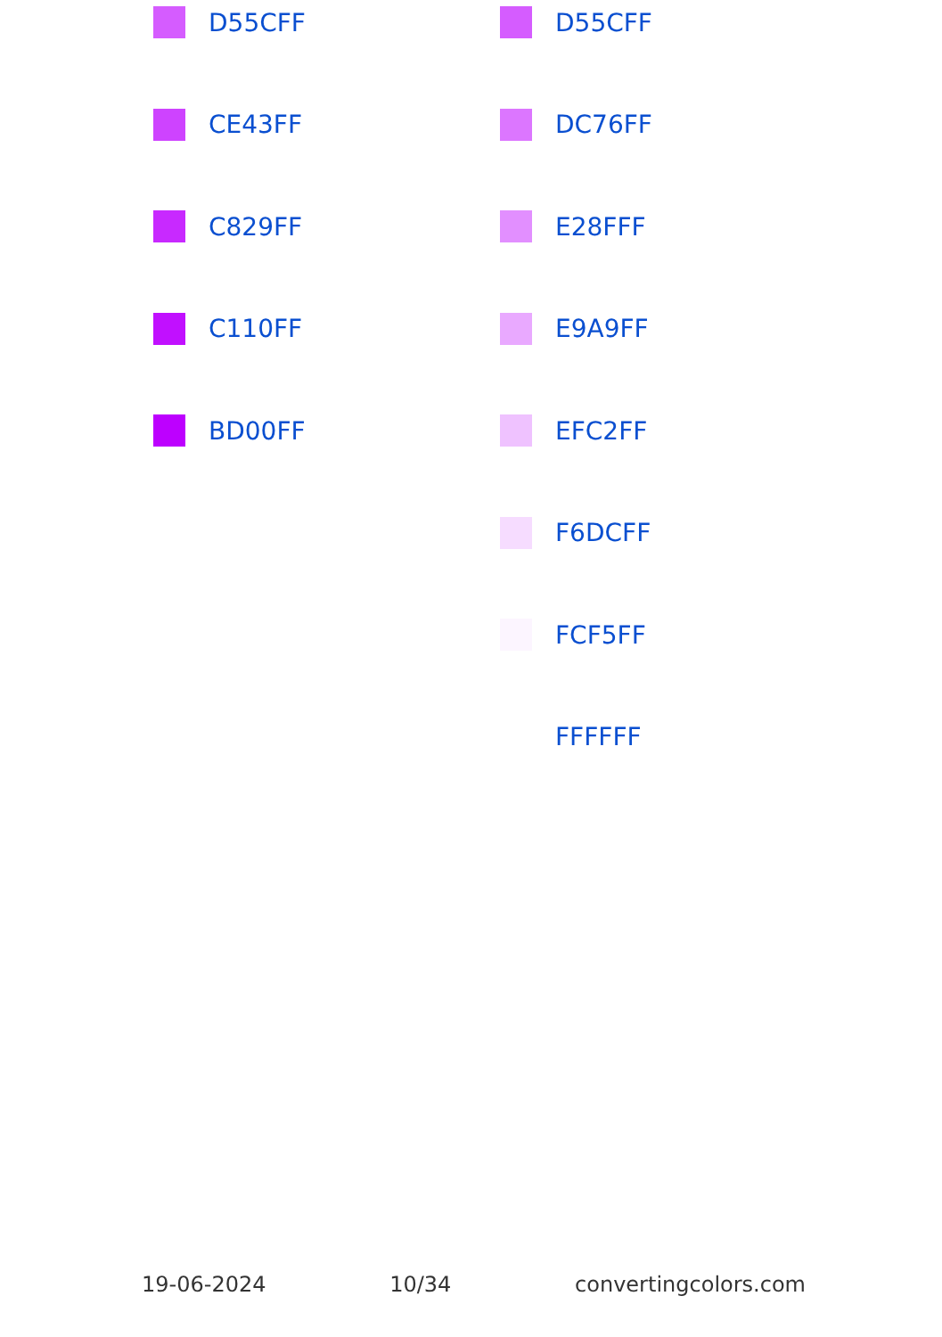D55CFF
CE43FF
C829FF
C110FF
BD00FF
D55CFF
DC76FF
E28FFF
E9A9FF
EFC2FF
F6DCFF
FCF5FF
FFFFFF
19-06-2024 10/34 convertingcolors.com